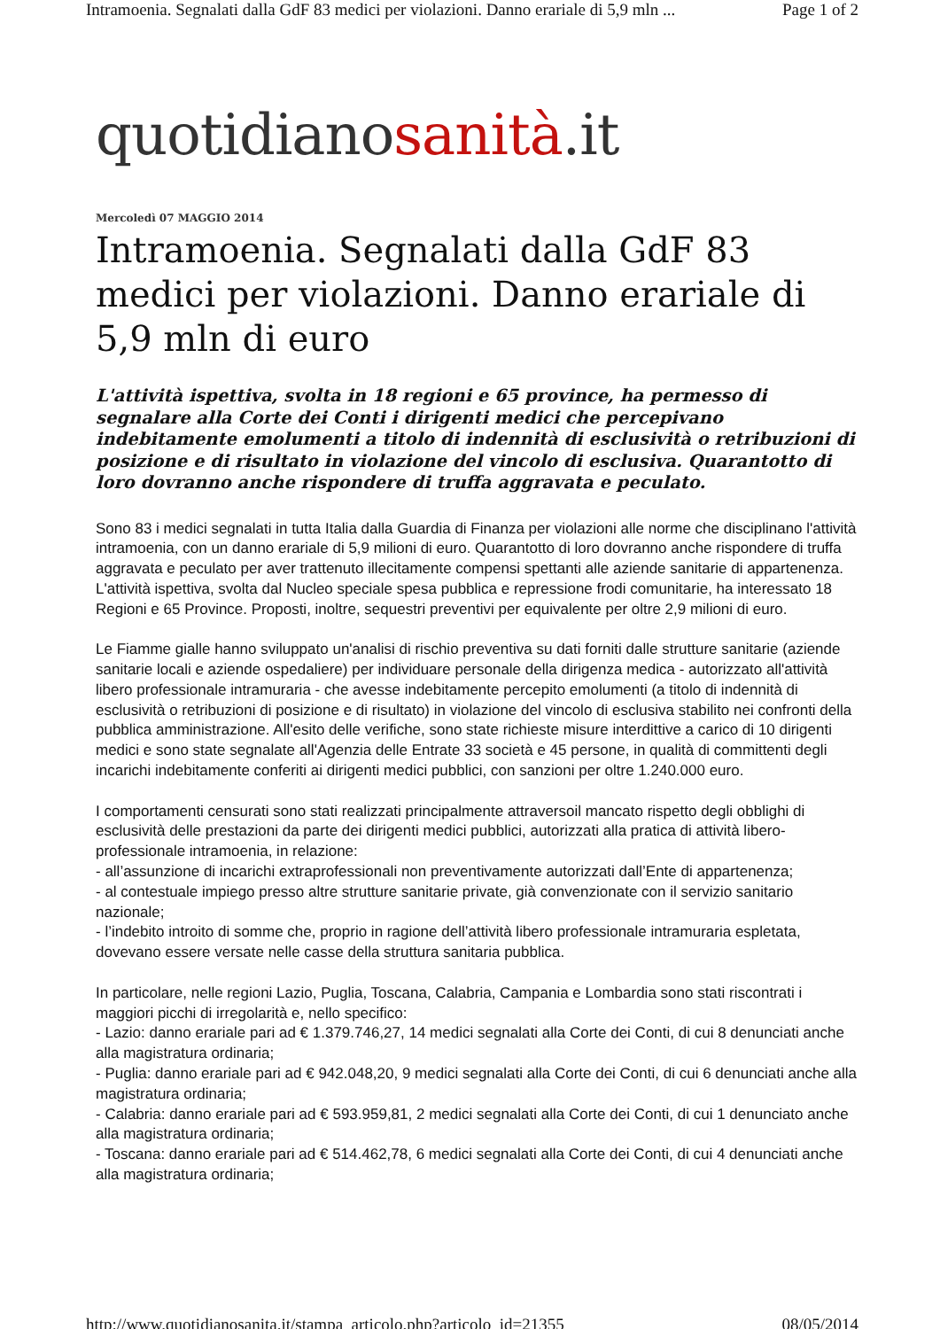Intramoenia. Segnalati dalla GdF 83 medici per violazioni. Danno erariale di 5,9 mln ... Page 1 of 2
quotidianosanità.it
Mercoledì 07 MAGGIO 2014
Intramoenia. Segnalati dalla GdF 83 medici per violazioni. Danno erariale di 5,9 mln di euro
L'attività ispettiva, svolta in 18 regioni e 65 province, ha permesso di segnalare alla Corte dei Conti i dirigenti medici che percepivano indebitamente emolumenti a titolo di indennità di esclusività o retribuzioni di posizione e di risultato in violazione del vincolo di esclusiva. Quarantotto di loro dovranno anche rispondere di truffa aggravata e peculato.
Sono 83 i medici segnalati in tutta Italia dalla Guardia di Finanza per violazioni alle norme che disciplinano l'attività intramoenia, con un danno erariale di 5,9 milioni di euro. Quarantotto di loro dovranno anche rispondere di truffa aggravata e peculato per aver trattenuto illecitamente compensi spettanti alle aziende sanitarie di appartenenza. L'attività ispettiva, svolta dal Nucleo speciale spesa pubblica e repressione frodi comunitarie, ha interessato 18 Regioni e 65 Province. Proposti, inoltre, sequestri preventivi per equivalente per oltre 2,9 milioni di euro.
Le Fiamme gialle hanno sviluppato un'analisi di rischio preventiva su dati forniti dalle strutture sanitarie (aziende sanitarie locali e aziende ospedaliere) per individuare personale della dirigenza medica - autorizzato all'attività libero professionale intramuraria - che avesse indebitamente percepito emolumenti (a titolo di indennità di esclusività o retribuzioni di posizione e di risultato) in violazione del vincolo di esclusiva stabilito nei confronti della pubblica amministrazione. All'esito delle verifiche, sono state richieste misure interdittive a carico di 10 dirigenti medici e sono state segnalate all'Agenzia delle Entrate 33 società e 45 persone, in qualità di committenti degli incarichi indebitamente conferiti ai dirigenti medici pubblici, con sanzioni per oltre 1.240.000 euro.
I comportamenti censurati sono stati realizzati principalmente attraversoil mancato rispetto degli obblighi di esclusività delle prestazioni da parte dei dirigenti medici pubblici, autorizzati alla pratica di attività libero-professionale intramoenia, in relazione:
- all’assunzione di incarichi extraprofessionali non preventivamente autorizzati dall’Ente di appartenenza;
- al contestuale impiego presso altre strutture sanitarie private, già convenzionate con il servizio sanitario nazionale;
- l’indebito introito di somme che, proprio in ragione dell’attività libero professionale intramuraria espletata, dovevano essere versate nelle casse della struttura sanitaria pubblica.
In particolare, nelle regioni Lazio, Puglia, Toscana, Calabria, Campania e Lombardia sono stati riscontrati i maggiori picchi di irregolarità e, nello specifico:
- Lazio: danno erariale pari ad € 1.379.746,27, 14 medici segnalati alla Corte dei Conti, di cui 8 denunciati anche alla magistratura ordinaria;
- Puglia: danno erariale pari ad € 942.048,20, 9 medici segnalati alla Corte dei Conti, di cui 6 denunciati anche alla magistratura ordinaria;
- Calabria: danno erariale pari ad € 593.959,81, 2 medici segnalati alla Corte dei Conti, di cui 1 denunciato anche alla magistratura ordinaria;
- Toscana: danno erariale pari ad € 514.462,78, 6 medici segnalati alla Corte dei Conti, di cui 4 denunciati anche alla magistratura ordinaria;
http://www.quotidianosanita.it/stampa_articolo.php?articolo_id=21355 08/05/2014